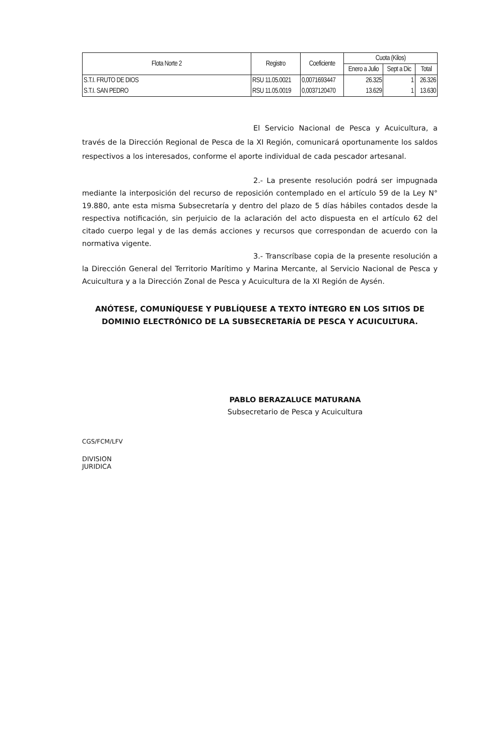| Flota Norte 2 | Registro | Coeficiente | Cuota (Kilos) | | |
| --- | --- | --- | --- | --- | --- |
| | | | Enero a Julio | Sept a Dic | Total |
| S.T.I. FRUTO DE DIOS | RSU 11.05.0021 | 0,0071693447 | 26.325 | 1 | 26.326 |
| S.T.I. SAN PEDRO | RSU 11.05.0019 | 0,0037120470 | 13.629 | 1 | 13.630 |
El Servicio Nacional de Pesca y Acuicultura, a través de la Dirección Regional de Pesca de la XI Región, comunicará oportunamente los saldos respectivos a los interesados, conforme el aporte individual de cada pescador artesanal.
2.- La presente resolución podrá ser impugnada mediante la interposición del recurso de reposición contemplado en el artículo 59 de la Ley N° 19.880, ante esta misma Subsecretaría y dentro del plazo de 5 días hábiles contados desde la respectiva notificación, sin perjuicio de la aclaración del acto dispuesta en el artículo 62 del citado cuerpo legal y de las demás acciones y recursos que correspondan de acuerdo con la normativa vigente.
3.- Transcríbase copia de la presente resolución a la Dirección General del Territorio Marítimo y Marina Mercante, al Servicio Nacional de Pesca y Acuicultura y a la Dirección Zonal de Pesca y Acuicultura de la XI Región de Aysén.
ANÓTESE, COMUNÍQUESE Y PUBLÍQUESE A TEXTO ÍNTEGRO EN LOS SITIOS DE DOMINIO ELECTRÓNICO DE LA SUBSECRETARÍA DE PESCA Y ACUICULTURA.
PABLO BERAZALUCE MATURANA
Subsecretario de Pesca y Acuicultura
CGS/FCM/LFV
DIVISION
JURIDICA